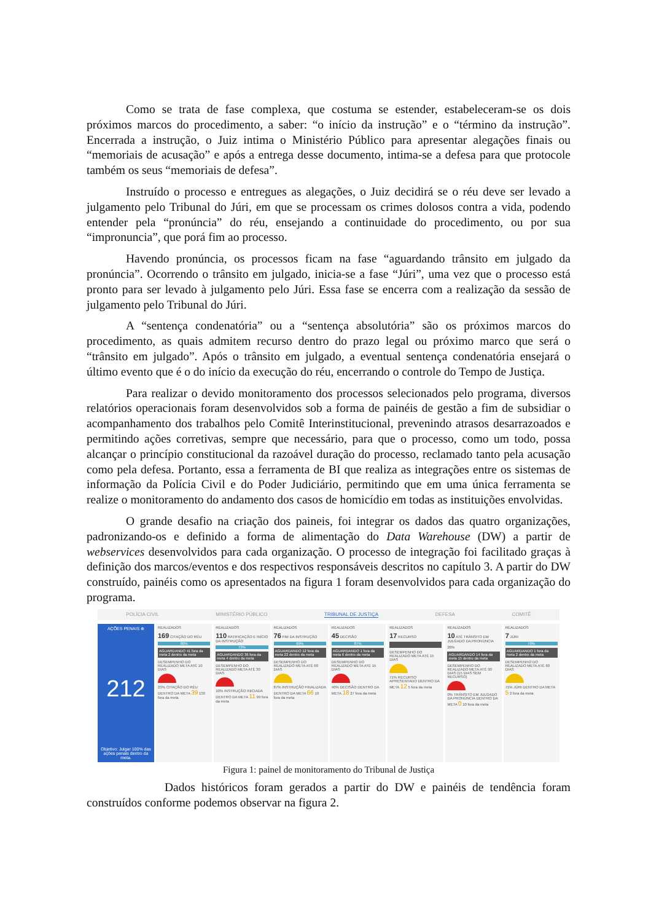Como se trata de fase complexa, que costuma se estender, estabeleceram-se os dois próximos marcos do procedimento, a saber: “o início da instrução” e o “término da instrução”. Encerrada a instrução, o Juiz intima o Ministério Público para apresentar alegações finais ou “memoriais de acusação” e após a entrega desse documento, intima-se a defesa para que protocole também os seus “memoriais de defesa”.
Instruído o processo e entregues as alegações, o Juiz decidirá se o réu deve ser levado a julgamento pelo Tribunal do Júri, em que se processam os crimes dolosos contra a vida, podendo entender pela “pronúncia” do réu, ensejando a continuidade do procedimento, ou por sua “impronuncia”, que porá fim ao processo.
Havendo pronúncia, os processos ficam na fase “aguardando trânsito em julgado da pronúncia”. Ocorrendo o trânsito em julgado, inicia-se a fase “Júri”, uma vez que o processo está pronto para ser levado à julgamento pelo Júri. Essa fase se encerra com a realização da sessão de julgamento pelo Tribunal do Júri.
A “sentença condenatória” ou a “sentença absolutória” são os próximos marcos do procedimento, as quais admitem recurso dentro do prazo legal ou próximo marco que será o “trânsito em julgado”. Após o trânsito em julgado, a eventual sentença condenatória ensejará o último evento que é o do início da execução do réu, encerrando o controle do Tempo de Justiça.
Para realizar o devido monitoramento dos processos selecionados pelo programa, diversos relatórios operacionais foram desenvolvidos sob a forma de painéis de gestão a fim de subsidiar o acompanhamento dos trabalhos pelo Comitê Interinstitucional, prevenindo atrasos desarrazoados e permitindo ações corretivas, sempre que necessário, para que o processo, como um todo, possa alcançar o princípio constitucional da razoável duração do processo, reclamado tanto pela acusação como pela defesa. Portanto, essa a ferramenta de BI que realiza as integrações entre os sistemas de informação da Polícia Civil e do Poder Judiciário, permitindo que em uma única ferramenta se realize o monitoramento do andamento dos casos de homicídio em todas as instituições envolvidas.
O grande desafio na criação dos paineis, foi integrar os dados das quatro organizações, padronizando-os e definido a forma de alimentação do Data Warehouse (DW) a partir de webservices desenvolvidos para cada organização. O processo de integração foi facilitado graças à definição dos marcos/eventos e dos respectivos responsáveis descritos no capítulo 3. A partir do DW construído, painéis como os apresentados na figura 1 foram desenvolvidos para cada organização do programa.
POLÍCIA CIVIL MINISTÉRIO PÚBLICO TRIBUNAL DE JUSTIÇA DEFESA COMITÊ
AÇÕES PENAIS ⊕
212
Objetivo: Julgar 100% das ações penais dentro da meta.
REALIZADOS
169 CITAÇÃO DO RÉU
80%
AGUARDANDO 41 fora da meta 2 dentro da meta
DESEMPENHO DO REALIZADO META ATÉ 10 DIAS
23% CITAÇÃO DO RÉU DENTRO DA META 39 130 fora da meta
REALIZADOS
110 RATIFICAÇÃO E INÍCIO DA INSTRUÇÃO
73%
AGUARDANDO 36 fora da meta 4 dentro da meta
DESEMPENHO DO REALIZADO META ATÉ 30 DIAS
10% INSTRUÇÃO INICIADA DENTRO DA META 11 99 fora da meta
REALIZADOS
76 FIM DA INSTRUÇÃO
69%
AGUARDANDO 12 fora da meta 22 dentro da meta
DESEMPENHO DO REALIZADO META ATÉ 60 DIAS
87% INSTRUÇÃO FINALIZADA DENTRO DA META 66 10 fora da meta
REALIZADOS
45 DECISÃO
87%
AGUARDANDO 1 fora da meta 6 dentro da meta
DESEMPENHO DO REALIZADO META ATÉ 15 DIAS
40% DECISÃO DENTRO DA META 18 27 fora da meta
REALIZADOS
17 RECURSO
DESEMPENHO DO REALIZADO META ATÉ 15 DIAS
71% RECURSO APRESENTADO DENTRO DA META 12 5 fora da meta
REALIZADOS
10 ATÉ TRÂNSITO EM JULGADO DA PRONÚNCIA
26%
AGUARDANDO 14 fora da meta 15 dentro da meta
DESEMPENHO DO REALIZADO META ATÉ 90 DIAS (15 DIAS SEM RECURSO)
0% TRÂNSITO EM JULGADO DA PRONÚNCIA DENTRO DA META 0 10 fora da meta
REALIZADOS
7 JÚRI
70%
AGUARDANDO 1 fora da meta 2 dentro da meta
DESEMPENHO DO REALIZADO META ATÉ 60 DIAS
71% JÚRI DENTRO DA META 5 2 fora da meta
Figura 1: painel de monitoramento do Tribunal de Justiça
Dados históricos foram gerados a partir do DW e painéis de tendência foram construídos conforme podemos observar na figura 2.